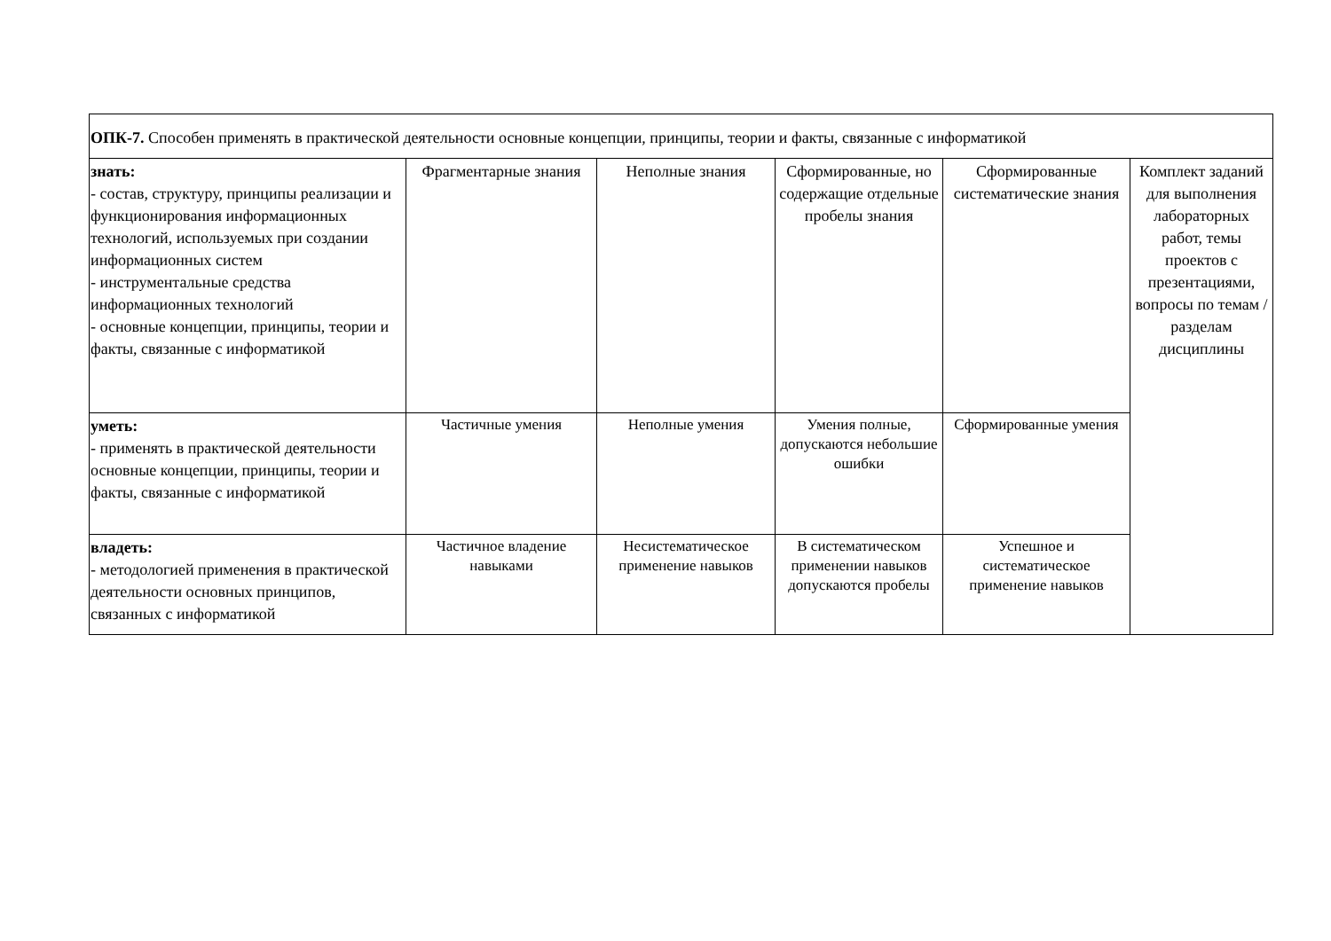| ОПК-7. Способен применять в практической деятельности основные концепции, принципы, теории и факты, связанные с информатикой | | | | | |
| знать: - состав, структуру, принципы реализации и функционирования информационных технологий, используемых при создании информационных систем - инструментальные средства информационных технологий - основные концепции, принципы, теории и факты, связанные с информатикой | Фрагментарные знания | Неполные знания | Сформированные, но содержащие отдельные пробелы знания | Сформированные систематические знания | Комплект заданий для выполнения лабораторных работ, темы проектов с презентациями, вопросы по темам / разделам дисциплины |
| уметь: - применять в практической деятельности основные концепции, принципы, теории и факты, связанные с информатикой | Частичные умения | Неполные умения | Умения полные, допускаются небольшие ошибки | Сформированные умения | |
| владеть: - методологией применения в практической деятельности основных принципов, связанных с информатикой | Частичное владение навыками | Несистематическое применение навыков | В систематическом применении навыков допускаются пробелы | Успешное и систематическое применение навыков | |